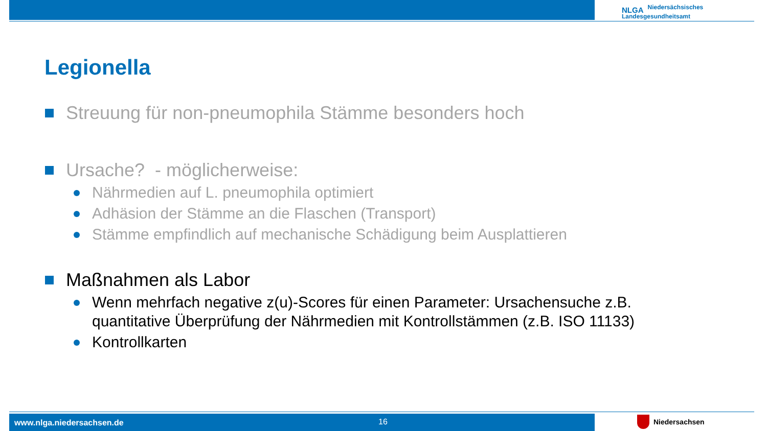NLGA Niedersächsisches
Landesgesundheitsamt
Legionella
Streuung für non-pneumophila Stämme besonders hoch
Ursache? - möglicherweise:
Nährmedien auf L. pneumophila optimiert
Adhäsion der Stämme an die Flaschen (Transport)
Stämme empfindlich auf mechanische Schädigung beim Ausplattieren
Maßnahmen als Labor
Wenn mehrfach negative z(u)-Scores für einen Parameter: Ursachensuche z.B. quantitative Überprüfung der Nährmedien mit Kontrollstämmen (z.B. ISO 11133)
Kontrollkarten
www.nlga.niedersachsen.de 16 Niedersachsen